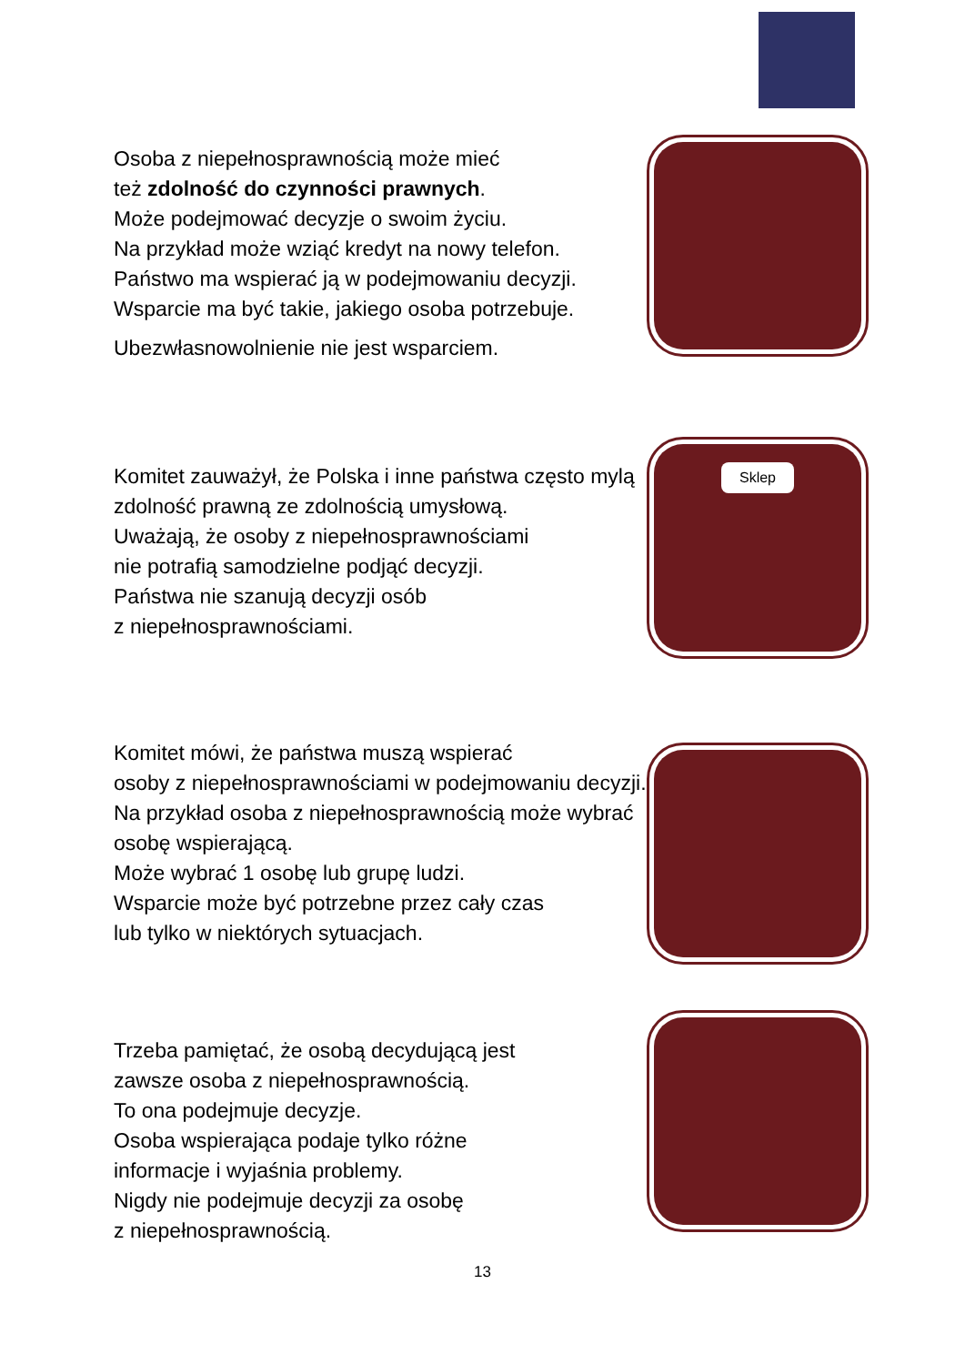Osoba z niepełnosprawnością może mieć
też zdolność do czynności prawnych.
Może podejmować decyzje o swoim życiu.
Na przykład może wziąć kredyt na nowy telefon.
Państwo ma wspierać ją w podejmowaniu decyzji.
Wsparcie ma być takie, jakiego osoba potrzebuje.
Ubezwłasnowolnienie nie jest wsparciem.
Komitet zauważył, że Polska i inne państwa często mylą zdolność prawną ze zdolnością umysłową.
Uważają, że osoby z niepełnosprawnościami
nie potrafią samodzielne podjąć decyzji.
Państwa nie szanują decyzji osób
z niepełnosprawnościami.
Sklep
Komitet mówi, że państwa muszą wspierać
osoby z niepełnosprawnościami w podejmowaniu decyzji. Na przykład osoba z niepełnosprawnością może wybrać osobę wspierającą.
Może wybrać 1 osobę lub grupę ludzi.
Wsparcie może być potrzebne przez cały czas
lub tylko w niektórych sytuacjach.
Trzeba pamiętać, że osobą decydującą jest
zawsze osoba z niepełnosprawnością.
To ona podejmuje decyzje.
Osoba wspierająca podaje tylko różne
informacje i wyjaśnia problemy.
Nigdy nie podejmuje decyzji za osobę
z niepełnosprawnością.
13